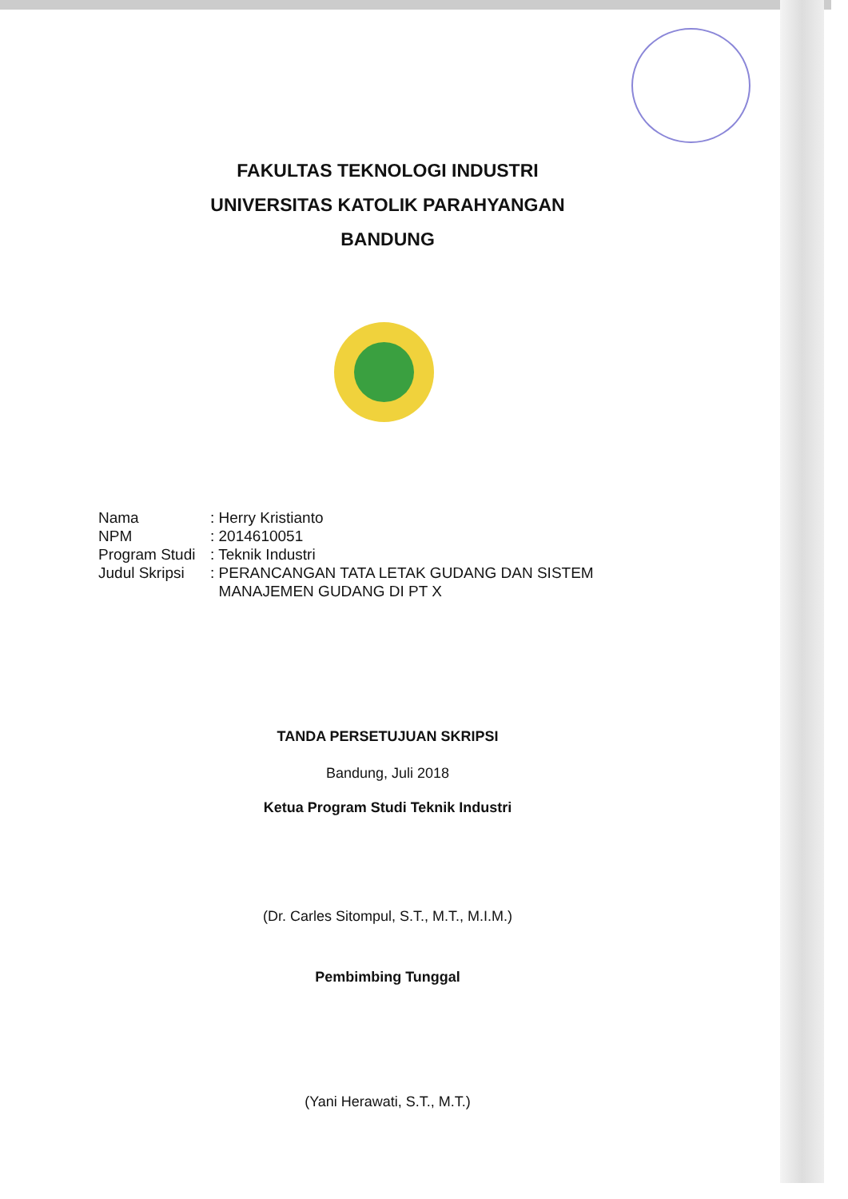FAKULTAS TEKNOLOGI INDUSTRI
UNIVERSITAS KATOLIK PARAHYANGAN
BANDUNG
Nama: Herry Kristianto
NPM: 2014610051
Program Studi: Teknik Industri
Judul Skripsi: PERANCANGAN TATA LETAK GUDANG DAN SISTEM
MANAJEMEN GUDANG DI PT X
TANDA PERSETUJUAN SKRIPSI
Bandung, Juli 2018
Ketua Program Studi Teknik Industri
(Dr. Carles Sitompul, S.T., M.T., M.I.M.)
Pembimbing Tunggal
(Yani Herawati, S.T., M.T.)